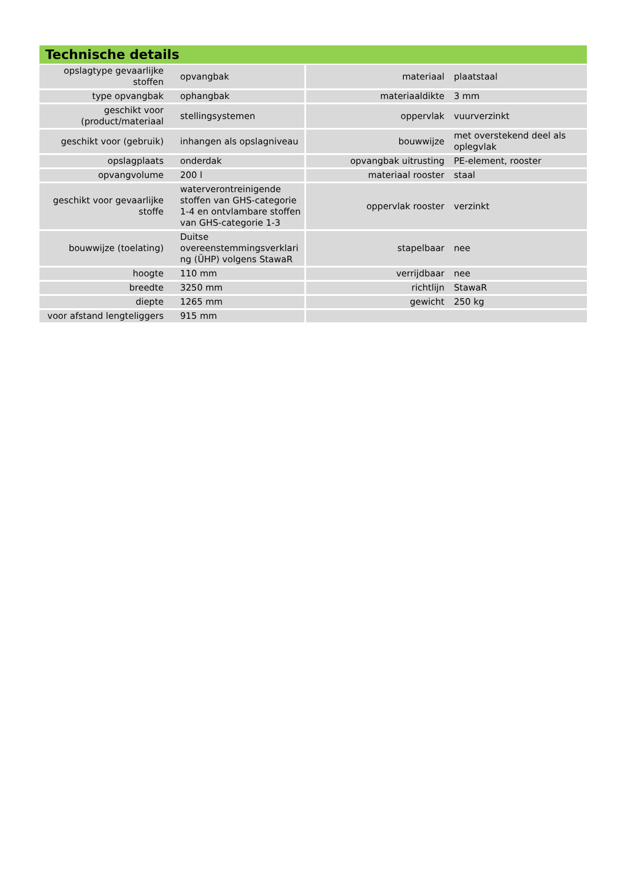Technische details
| opslagtype gevaarlijke stoffen | opvangbak | materiaal | plaatstaal |
| type opvangbak | ophangbak | materiaaldikte | 3 mm |
| geschikt voor (product/materiaal | stellingsystemen | oppervlak | vuurverzinkt |
| geschikt voor (gebruik) | inhangen als opslagniveau | bouwwijze | met overstekend deel als oplegvlak |
| opslagplaats | onderdak | opvangbak uitrusting | PE-element, rooster |
| opvangvolume | 200 l | materiaal rooster | staal |
| geschikt voor gevaarlijke stoffe | waterverontreinigende stoffen van GHS-categorie 1-4 en ontvlambare stoffen van GHS-categorie 1-3 | oppervlak rooster | verzinkt |
| bouwwijze (toelating) | Duitse overeenstemmingsverklari ng (ÜHP) volgens StawaR | stapelbaar | nee |
| hoogte | 110 mm | verrijdbaar | nee |
| breedte | 3250 mm | richtlijn | StawaR |
| diepte | 1265 mm | gewicht | 250 kg |
| voor afstand lengteliggers | 915 mm | | |